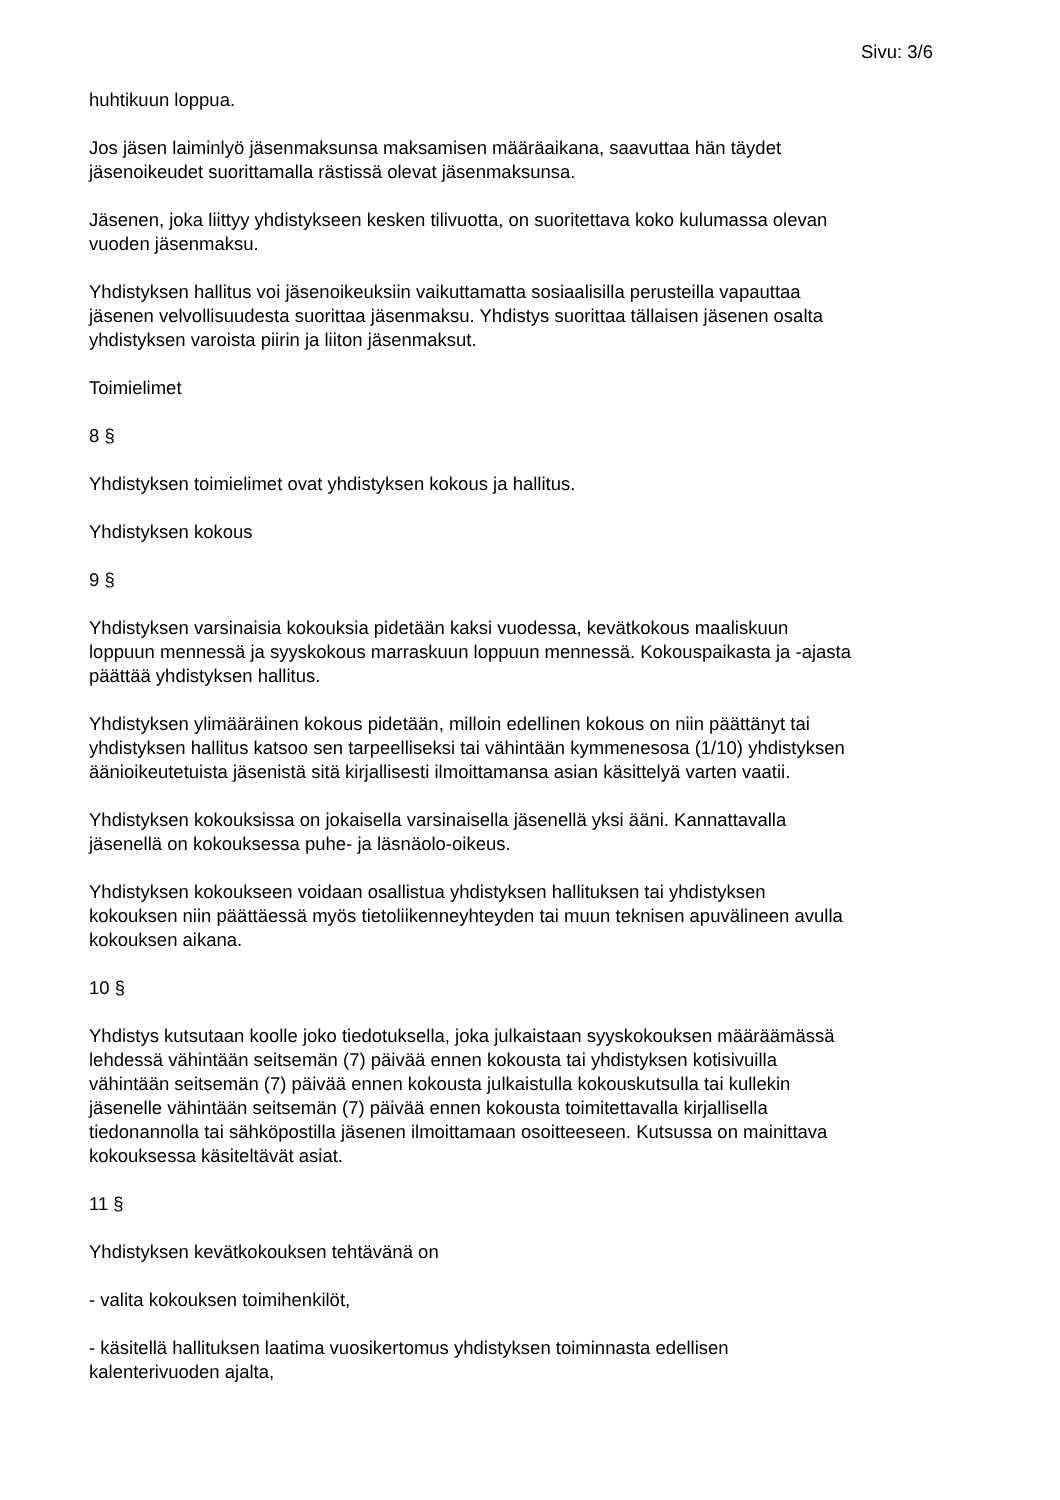Sivu: 3/6
huhtikuun loppua.
Jos jäsen laiminlyö jäsenmaksunsa maksamisen määräaikana, saavuttaa hän täydet
jäsenoikeudet suorittamalla rästissä olevat jäsenmaksunsa.
Jäsenen, joka liittyy yhdistykseen kesken tilivuotta, on suoritettava koko kulumassa olevan
vuoden jäsenmaksu.
Yhdistyksen hallitus voi jäsenoikeuksiin vaikuttamatta sosiaalisilla perusteilla vapauttaa
jäsenen velvollisuudesta suorittaa jäsenmaksu. Yhdistys suorittaa tällaisen jäsenen osalta
yhdistyksen varoista piirin ja liiton jäsenmaksut.
Toimielimet
8 §
Yhdistyksen toimielimet ovat yhdistyksen kokous ja hallitus.
Yhdistyksen kokous
9 §
Yhdistyksen varsinaisia kokouksia pidetään kaksi vuodessa, kevätkokous maaliskuun
loppuun mennessä ja syyskokous marraskuun loppuun mennessä. Kokouspaikasta ja -ajasta
päättää yhdistyksen hallitus.
Yhdistyksen ylimääräinen kokous pidetään, milloin edellinen kokous on niin päättänyt tai
yhdistyksen hallitus katsoo sen tarpeelliseksi tai vähintään kymmenesosa (1/10) yhdistyksen
äänioikeutetuista jäsenistä sitä kirjallisesti ilmoittamansa asian käsittelyä varten vaatii.
Yhdistyksen kokouksissa on jokaisella varsinaisella jäsenellä yksi ääni. Kannattavalla
jäsenellä on kokouksessa puhe- ja läsnäolo-oikeus.
Yhdistyksen kokoukseen voidaan osallistua yhdistyksen hallituksen tai yhdistyksen
kokouksen niin päättäessä myös tietoliikenneyhteyden tai muun teknisen apuvälineen avulla
kokouksen aikana.
10 §
Yhdistys kutsutaan koolle joko tiedotuksella, joka julkaistaan syyskokouksen määräämässä
lehdessä vähintään seitsemän (7) päivää ennen kokousta tai yhdistyksen kotisivuilla
vähintään seitsemän (7) päivää ennen kokousta julkaistulla kokouskutsulla tai kullekin
jäsenelle vähintään seitsemän (7) päivää ennen kokousta toimitettavalla kirjallisella
tiedonannolla tai sähköpostilla jäsenen ilmoittamaan osoitteeseen. Kutsussa on mainittava
kokouksessa käsiteltävät asiat.
11 §
Yhdistyksen kevätkokouksen tehtävänä on
- valita kokouksen toimihenkilöt,
- käsitellä hallituksen laatima vuosikertomus yhdistyksen toiminnasta edellisen
kalenterivuoden ajalta,